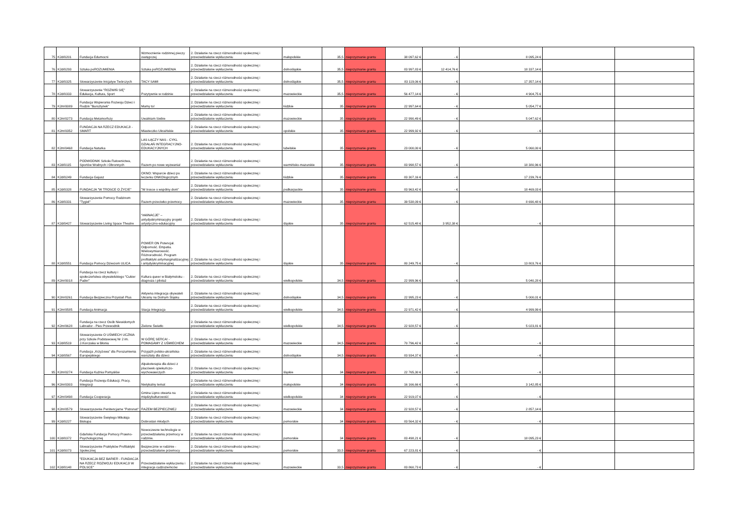| 75 | K2d/0201 | Fundacja Edumocni | Wzmocnienie rodzinnej pieczy zastępczej | 2. Działanie na rzecz różnorodności społecznej i przeciwdziałanie wykluczeniu | małopolskie | 35,5 | nieprzyznanie grantu | 38 097,62 € | - € | 8 095,24 € | | |
| 76 | K2d/0293 | Sztuka poROZUMIENIA | Sztuka poROZUMIENIA | 2. Działanie na rzecz różnorodności społecznej i przeciwdziałanie wykluczeniu | dolnośląskie | 35,5 | nieprzyznanie grantu | 83 997,83 € | 12 414,76 € | 18 337,14 € | | |
| 77 | K2d/0325 | Stowarzyszenie Inicjatyw Twórczych | TACY SAMI | 2. Działanie na rzecz różnorodności społecznej i przeciwdziałanie wykluczeniu | dolnośląskie | 35,5 | nieprzyznanie grantu | 83 119,06 € | - € | 17 357,14 € | | |
| 78 | K2d/0333 | Stowarzyszenie "ROZWIŃ SIĘ" Edukacja, Kultura, Sport | Pozytywnie w rodzinie | 2. Działanie na rzecz różnorodności społecznej i przeciwdziałanie wykluczeniu | mazowieckie | 35,5 | nieprzyznanie grantu | 56 477,14 € | - € | 4 904,75 € | | |
| 79 | K2m/0089 | Fundacja Wspierania Rozwoju Dzieci i Rodzin "Bursztynek" | Mamy to! | 2. Działanie na rzecz różnorodności społecznej i przeciwdziałanie wykluczeniu | łódzkie | 35 | nieprzyznanie grantu | 22 997,64 € | - € | 5 054,77 € | | |
| 80 | K2m/0273 | Fundacja Metamorfozy | Uwalniam Siebie | 2. Działanie na rzecz różnorodności społecznej i przeciwdziałanie wykluczeniu | mazowieckie | 35 | nieprzyznanie grantu | 22 990,49 € | - € | 5 047,62 € | | |
| 81 | K2m/0352 | FUNDACJA NA RZECZ EDUKACJI - SMART | Miasteczko Ukraińskie | 2. Działanie na rzecz różnorodności społecznej i przeciwdziałanie wykluczeniu | opolskie | 35 | nieprzyznanie grantu | 22 999,92 € | - € | - € | | |
| 82 | K2m/0468 | Fundacja Naturka | LAS ŁĄCZY NAS - CYKL DZIAŁAŃ INTEGRACYJNO-EDUKACYJNYCH | 2. Działanie na rzecz różnorodności społecznej i przeciwdziałanie wykluczeniu | lubelskie | 35 | nieprzyznanie grantu | 23 000,00 € | - € | 5 060,00 € | | |
| 83 | K2d/0115 | PODWODNIK Szkoła Ratownictwa, Sportów Wodnych i Obronnych | Razem po nowe wyzwania! | 2. Działanie na rzecz różnorodności społecznej i przeciwdziałanie wykluczeniu | warmińsko-mazurskie | 35 | nieprzyznanie grantu | 83 998,57 € | - € | 18 380,96 € | | |
| 84 | K2d/0249 | Fundacja Gajusz | OKNO: Wsparcie dzieci po leczeniu ONKOlogicznym | 2. Działanie na rzecz różnorodności społecznej i przeciwdziałanie wykluczeniu | łódzkie | 35 | nieprzyznanie grantu | 83 307,16 € | - € | 17 239,76 € | | |
| 85 | K2d/0328 | FUNDACJA "W TROSCE O ŻYCIE" | "W trosce o wspólny dom" | 2. Działanie na rzecz różnorodności społecznej i przeciwdziałanie wykluczeniu | podkarpackie | 35 | nieprzyznanie grantu | 83 963,42 € | - € | 18 469,03 € | | |
| 86 | K2d/0331 | Stowarzyszenie Pomocy Rodzinom "Tygiel" | Razem przeciwko przemocy | 2. Działanie na rzecz różnorodności społecznej i przeciwdziałanie wykluczeniu | mazowieckie | 35 | nieprzyznanie grantu | 39 538,09 € | - € | 8 690,48 € | | |
| 87 | K2d/0427 | Stowarzyszenie Living Space Theatre | “inkliNACJE” – antydyskryminacyjny projekt artystyczno-edukacyjny | 2. Działanie na rzecz różnorodności społecznej i przeciwdziałanie wykluczeniu | śląskie | 35 | nieprzyznanie grantu | 62 515,48 € | 3 952,38 € | - € | | |
| 88 | K2d/0551 | Fundacja Pomocy Dzieciom ULICA | POWER ON Potencjał. Odporność. Empatia. Wielowymiarowość. Różnorodność. Program profilaktyki antymarginalizacyjnej i antydyskryminacyjnej | 2. Działanie na rzecz różnorodności społecznej i przeciwdziałanie wykluczeniu | śląskie | 35 | nieprzyznanie grantu | 80 249,75 € | - € | 13 803,76 € | | |
| 89 | K2m/0018 | Fundacja na rzecz kultury i społeczeństwa obywatelskiego "Cukier Puder" | Kultura queer w Białymstoku - diagnoza i pilotaż | 2. Działanie na rzecz różnorodności społecznej i przeciwdziałanie wykluczeniu | wielkopolskie | 34,5 | nieprzyznanie grantu | 22 999,96 € | - € | 5 040,28 € | | |
| 90 | K2m/0261 | Fundacja Bezpieczna Przystań Plus | Aktywna integracja obywateli Ukrainy na Dolnym Śląsku | 2. Działanie na rzecz różnorodności społecznej i przeciwdziałanie wykluczeniu | dolnośląskie | 34,5 | nieprzyznanie grantu | 22 995,23 € | - € | 5 000,01 € | | |
| 91 | K2m/0585 | Fundacja Animacja | Stacja Integracja | 2. Działanie na rzecz różnorodności społecznej i przeciwdziałanie wykluczeniu | wielkopolskie | 34,5 | nieprzyznanie grantu | 22 971,42 € | - € | 4 999,99 € | | |
| 92 | K2m/0628 | Fundacja na rzecz Osób Niewidomych Labrador - Pies Przewodnik | Zielone Światło | 2. Działanie na rzecz różnorodności społecznej i przeciwdziałanie wykluczeniu | wielkopolskie | 34,5 | nieprzyznanie grantu | 22 928,57 € | - € | 5 023,81 € | | |
| 93 | K2d/0519 | Stowarzyszenie O UŚMIECH UCZNIA przy Szkole Podstawowej Nr 2 im. J.Korczaka w Błoniu | W GÓRĘ SERCA! - POMAGAMY Z UŚMIECHEM | 2. Działanie na rzecz różnorodności społecznej i przeciwdziałanie wykluczeniu | mazowieckie | 34,5 | nieprzyznanie grantu | 70 796,42 € | - € | - € | | |
| 94 | K2d/0567 | Fundacja „Krzyżowa” dla Porozumienia Europejskiego | Przyjaźń polsko-ukraińska-warsztaty dla dzieci | 2. Działanie na rzecz różnorodności społecznej i przeciwdziałanie wykluczeniu | dolnośląskie | 34,5 | nieprzyznanie grantu | 83 934,37 € | - € | - € | | |
| 95 | K2m/0274 | Fundacja Kuźnia Pomysłów | Alpakoterapia dla dzieci z placówek opiekuńczo-wychowawczych | 2. Działanie na rzecz różnorodności społecznej i przeciwdziałanie wykluczeniu | śląskie | 34 | nieprzyznanie grantu | 22 765,30 € | - € | - € | | |
| 96 | K2m/0303 | Fundacja Rozwoju Edukacji, Pracy, Integracji | Nietykalny temat | 2. Działanie na rzecz różnorodności społecznej i przeciwdziałanie wykluczeniu | małopolskie | 34 | nieprzyznanie grantu | 16 166,66 € | - € | 3 142,85 € | | |
| 97 | K2m/0498 | Fundacja Cooperacja | Gmina Lipno otwarta na międzykulturowość | 2. Działanie na rzecz różnorodności społecznej i przeciwdziałanie wykluczeniu | wielkopolskie | 34 | nieprzyznanie grantu | 22 919,07 € | - € | - € | | |
| 98 | K2m/0579 | Stowarzyszenie Penitencjarne "Patronat" | RAZEM BEZPIECZNIEJ | 2. Działanie na rzecz różnorodności społecznej i przeciwdziałanie wykluczeniu | mazowieckie | 34 | nieprzyznanie grantu | 22 928,57 € | - € | 2 857,14 € | | |
| 99 | K2d/0227 | Stowarzyszenie Świętego Mikołaja Biskupa | Dobrostan młodych | 2. Działanie na rzecz różnorodności społecznej i przeciwdziałanie wykluczeniu | pomorskie | 34 | nieprzyznanie grantu | 83 564,32 € | - € | - € | | |
| 100 | K2d/0372 | Gdańska Fundacja Pomocy Prawno-Psychologicznej | Nowoczesne technologie w przeciwdziałaniu przemocy w rodzinie. | 2. Działanie na rzecz różnorodności społecznej i przeciwdziałanie wykluczeniu | pomorskie | 34 | nieprzyznanie grantu | 83 498,21 € | - € | 18 095,23 € | | |
| 101 | K2d/0073 | Stowarzyszenie Praktyków Profilaktyki Społecznej | Bezpiecznie w rodzinie - przeciwdziałanie przemocy | 2. Działanie na rzecz różnorodności społecznej i przeciwdziałanie wykluczeniu | pomorskie | 33,5 | nieprzyznanie grantu | 67 223,81 € | - € | - € | | |
| 102 | K2d/0148 | "EDUKACJA BEZ BARIER - FUNDACJA NA RZECZ ROZWOJU EDUKACJI W POLSCE" | Przeciwdziałanie wykluczeniu i integracja cudzoziemców | 2. Działanie na rzecz różnorodności społecznej i przeciwdziałanie wykluczeniu | mazowieckie | 33,5 | nieprzyznanie grantu | 83 860,73 € | - € | - € | | |